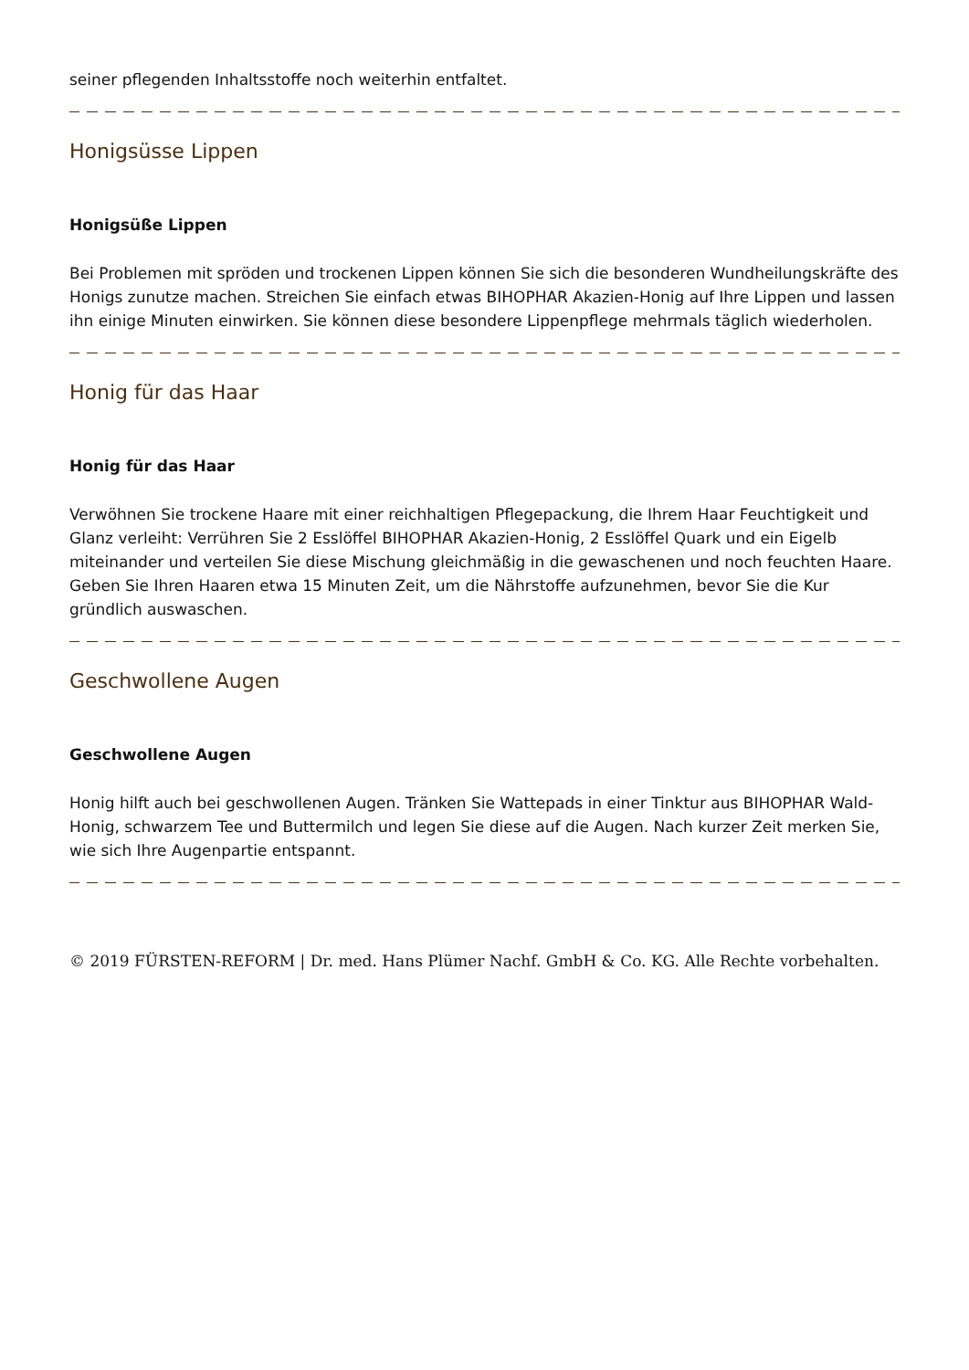seiner pflegenden Inhaltsstoffe noch weiterhin entfaltet.
Honigsüsse Lippen
Honigsüße Lippen
Bei Problemen mit spröden und trockenen Lippen können Sie sich die besonderen Wundheilungskräfte des Honigs zunutze machen. Streichen Sie einfach etwas BIHOPHAR Akazien-Honig auf Ihre Lippen und lassen ihn einige Minuten einwirken. Sie können diese besondere Lippenpflege mehrmals täglich wiederholen.
Honig für das Haar
Honig für das Haar
Verwöhnen Sie trockene Haare mit einer reichhaltigen Pflegepackung, die Ihrem Haar Feuchtigkeit und Glanz verleiht: Verrühren Sie 2 Esslöffel BIHOPHAR Akazien-Honig, 2 Esslöffel Quark und ein Eigelb miteinander und verteilen Sie diese Mischung gleichmäßig in die gewaschenen und noch feuchten Haare. Geben Sie Ihren Haaren etwa 15 Minuten Zeit, um die Nährstoffe aufzunehmen, bevor Sie die Kur gründlich auswaschen.
Geschwollene Augen
Geschwollene Augen
Honig hilft auch bei geschwollenen Augen. Tränken Sie Wattepads in einer Tinktur aus BIHOPHAR Wald-Honig, schwarzem Tee und Buttermilch und legen Sie diese auf die Augen. Nach kurzer Zeit merken Sie, wie sich Ihre Augenpartie entspannt.
© 2019 FÜRSTEN-REFORM | Dr. med. Hans Plümer Nachf. GmbH & Co. KG. Alle Rechte vorbehalten.